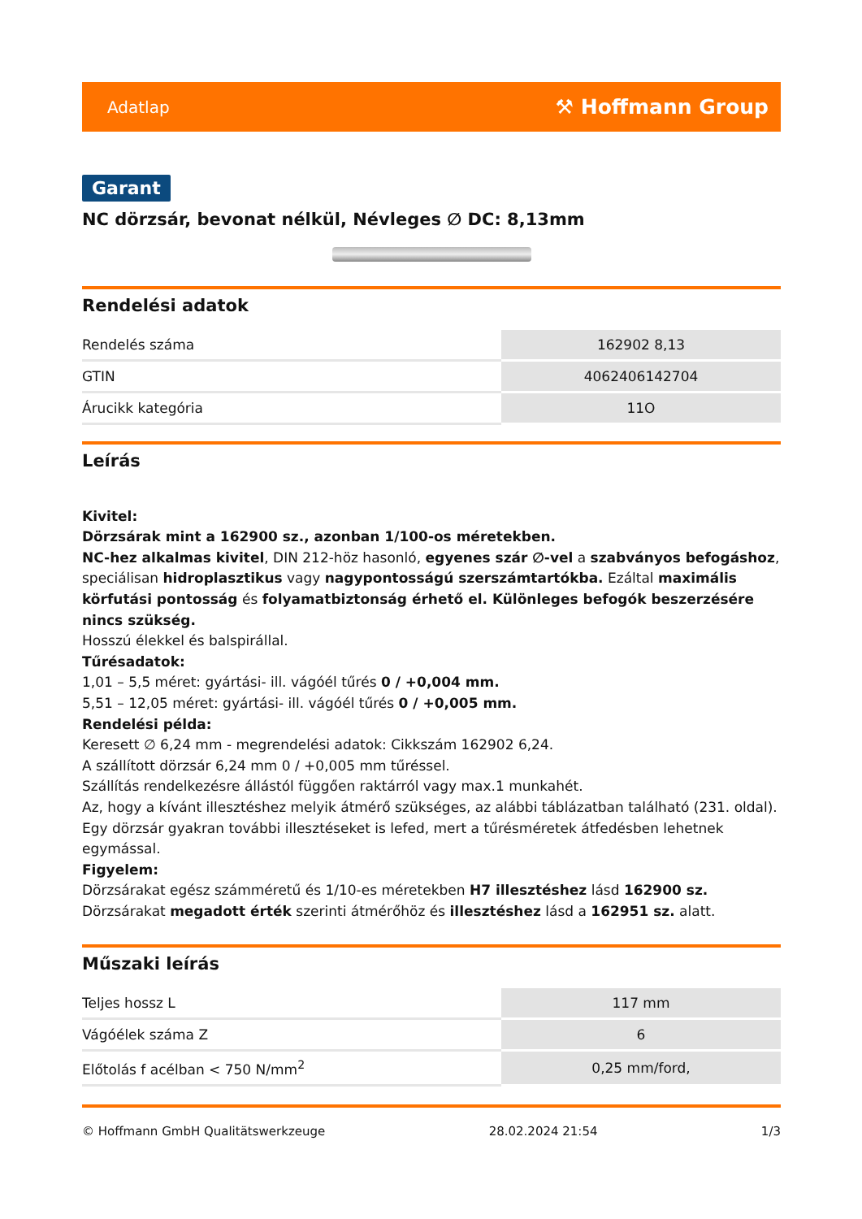Adatlap ⚒ Hoffmann Group
Garant
NC dörzsár, bevonat nélkül, Névleges ∅ DC: 8,13mm
Rendelési adatok
| Rendelés száma | 162902 8,13 |
| GTIN | 4062406142704 |
| Árucikk kategória | 11O |
Leírás
Kivitel:
Dörzsárak mint a 162900 sz., azonban 1/100-os méretekben.
NC-hez alkalmas kivitel, DIN 212-höz hasonló, egyenes szár ∅-vel a szabványos befogáshoz, speciálisan hidroplasztikus vagy nagypontosságú szerszámtartókba. Ezáltal maximális körfutási pontosság és folyamatbiztonság érhető el. Különleges befogók beszerzésére nincs szükség.
Hosszú élekkel és balspirállal.
Tűrésadatok:
1,01 – 5,5 méret: gyártási- ill. vágóél tűrés 0 / +0,004 mm.
5,51 – 12,05 méret: gyártási- ill. vágóél tűrés 0 / +0,005 mm.
Rendelési példa:
Keresett ∅ 6,24 mm - megrendelési adatok: Cikkszám 162902 6,24.
A szállított dörzsár 6,24 mm 0 / +0,005 mm tűréssel.
Szállítás rendelkezésre állástól függően raktárról vagy max.1 munkahét.
Az, hogy a kívánt illesztéshez melyik átmérő szükséges, az alábbi táblázatban található (231. oldal). Egy dörzsár gyakran további illesztéseket is lefed, mert a tűrésméretek átfedésben lehetnek egymással.
Figyelem:
Dörzsárakat egész számméretű és 1/10-es méretekben H7 illesztéshez lásd 162900 sz.
Dörzsárakat megadott érték szerinti átmérőhöz és illesztéshez lásd a 162951 sz. alatt.
Műszaki leírás
| Teljes hossz L | 117 mm |
| Vágóélek száma Z | 6 |
| Előtolás f acélban < 750 N/mm<sup>2</sup> | 0,25 mm/ford, |
© Hoffmann GmbH Qualitätswerkzeuge 28.02.2024 21:54 1/3